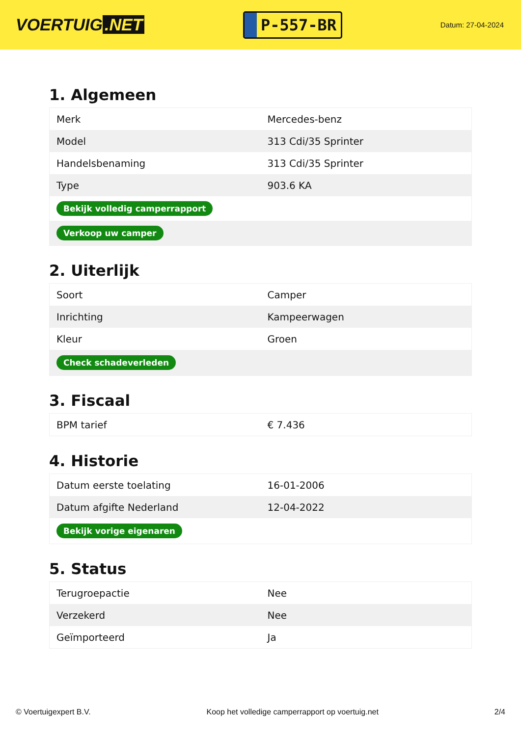VOERTUIG.NET
P-557-BR
Datum: 27-04-2024
1. Algemeen
| Merk | Mercedes-benz |
| Model | 313 Cdi/35 Sprinter |
| Handelsbenaming | 313 Cdi/35 Sprinter |
| Type | 903.6 KA |
| Bekijk volledig camperrapport | |
| Verkoop uw camper | |
2. Uiterlijk
| Soort | Camper |
| Inrichting | Kampeerwagen |
| Kleur | Groen |
| Check schadeverleden | |
3. Fiscaal
| BPM tarief | € 7.436 |
4. Historie
| Datum eerste toelating | 16-01-2006 |
| Datum afgifte Nederland | 12-04-2022 |
| Bekijk vorige eigenaren | |
5. Status
| Terugroepactie | Nee |
| Verzekerd | Nee |
| Geïmporteerd | Ja |
© Voertuigexpert B.V. Koop het volledige camperrapport op voertuig.net 2/4